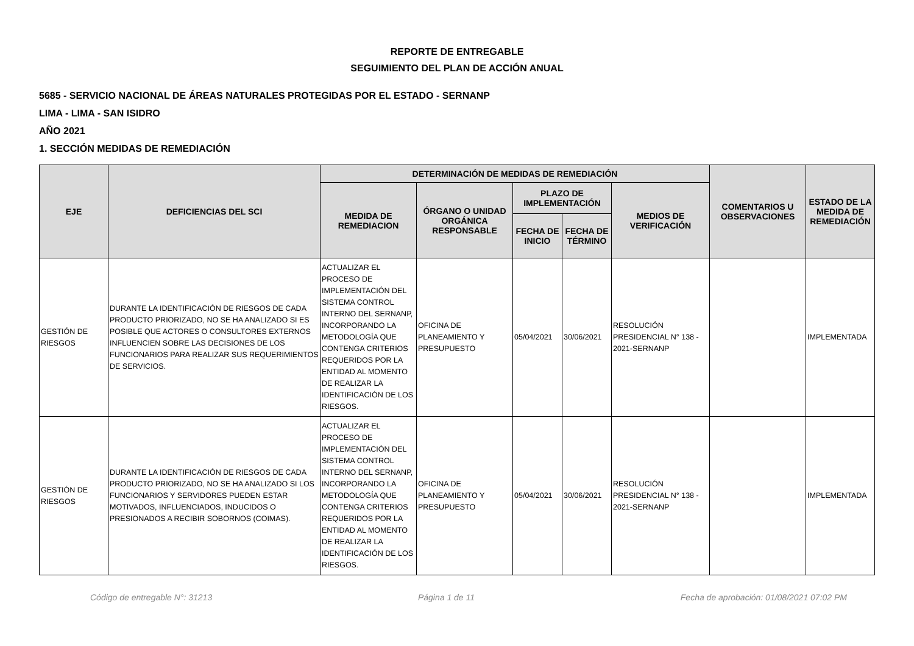REPORTE DE ENTREGABLE
SEGUIMIENTO DEL PLAN DE ACCIÓN ANUAL
5685 - SERVICIO NACIONAL DE ÁREAS NATURALES PROTEGIDAS POR EL ESTADO - SERNANP
LIMA - LIMA - SAN ISIDRO
AÑO 2021
1. SECCIÓN MEDIDAS DE REMEDIACIÓN
| EJE | DEFICIENCIAS DEL SCI | DETERMINACIÓN DE MEDIDAS DE REMEDIACIÓN | | | | | COMENTARIOS U OBSERVACIONES | ESTADO DE LA MEDIDA DE REMEDIACIÓN |
| --- | --- | --- | --- | --- | --- | --- | --- | --- |
| | | MEDIDA DE REMEDIACION | ÓRGANO O UNIDAD ORGÁNICA RESPONSABLE | PLAZO DE IMPLEMENTACIÓN | | MEDIOS DE VERIFICACIÓN | | |
| | | | | FECHA DE INICIO | FECHA DE TÉRMINO | | | |
| GESTIÓN DE RIESGOS | DURANTE LA IDENTIFICACIÓN DE RIESGOS DE CADA PRODUCTO PRIORIZADO, NO SE HA ANALIZADO SI ES POSIBLE QUE ACTORES O CONSULTORES EXTERNOS INFLUENCIEN SOBRE LAS DECISIONES DE LOS FUNCIONARIOS PARA REALIZAR SUS REQUERIMIENTOS DE SERVICIOS. | ACTUALIZAR EL PROCESO DE IMPLEMENTACIÓN DEL SISTEMA CONTROL INTERNO DEL SERNANP, INCORPORANDO LA METODOLOGÍA QUE CONTENGA CRITERIOS REQUERIDOS POR LA ENTIDAD AL MOMENTO DE REALIZAR LA IDENTIFICACIÓN DE LOS RIESGOS. | OFICINA DE PLANEAMIENTO Y PRESUPUESTO | 05/04/2021 | 30/06/2021 | RESOLUCIÓN PRESIDENCIAL N° 138 - 2021-SERNANP | | IMPLEMENTADA |
| GESTIÓN DE RIESGOS | DURANTE LA IDENTIFICACIÓN DE RIESGOS DE CADA PRODUCTO PRIORIZADO, NO SE HA ANALIZADO SI LOS FUNCIONARIOS Y SERVIDORES PUEDEN ESTAR MOTIVADOS, INFLUENCIADOS, INDUCIDOS O PRESIONADOS A RECIBIR SOBORNOS (COIMAS). | ACTUALIZAR EL PROCESO DE IMPLEMENTACIÓN DEL SISTEMA CONTROL INTERNO DEL SERNANP, INCORPORANDO LA METODOLOGÍA QUE CONTENGA CRITERIOS REQUERIDOS POR LA ENTIDAD AL MOMENTO DE REALIZAR LA IDENTIFICACIÓN DE LOS RIESGOS. | OFICINA DE PLANEAMIENTO Y PRESUPUESTO | 05/04/2021 | 30/06/2021 | RESOLUCIÓN PRESIDENCIAL N° 138 - 2021-SERNANP | | IMPLEMENTADA |
Código de entregable N°: 31213 Página 1 de 11 Fecha de aprobación: 01/08/2021 07:02 PM